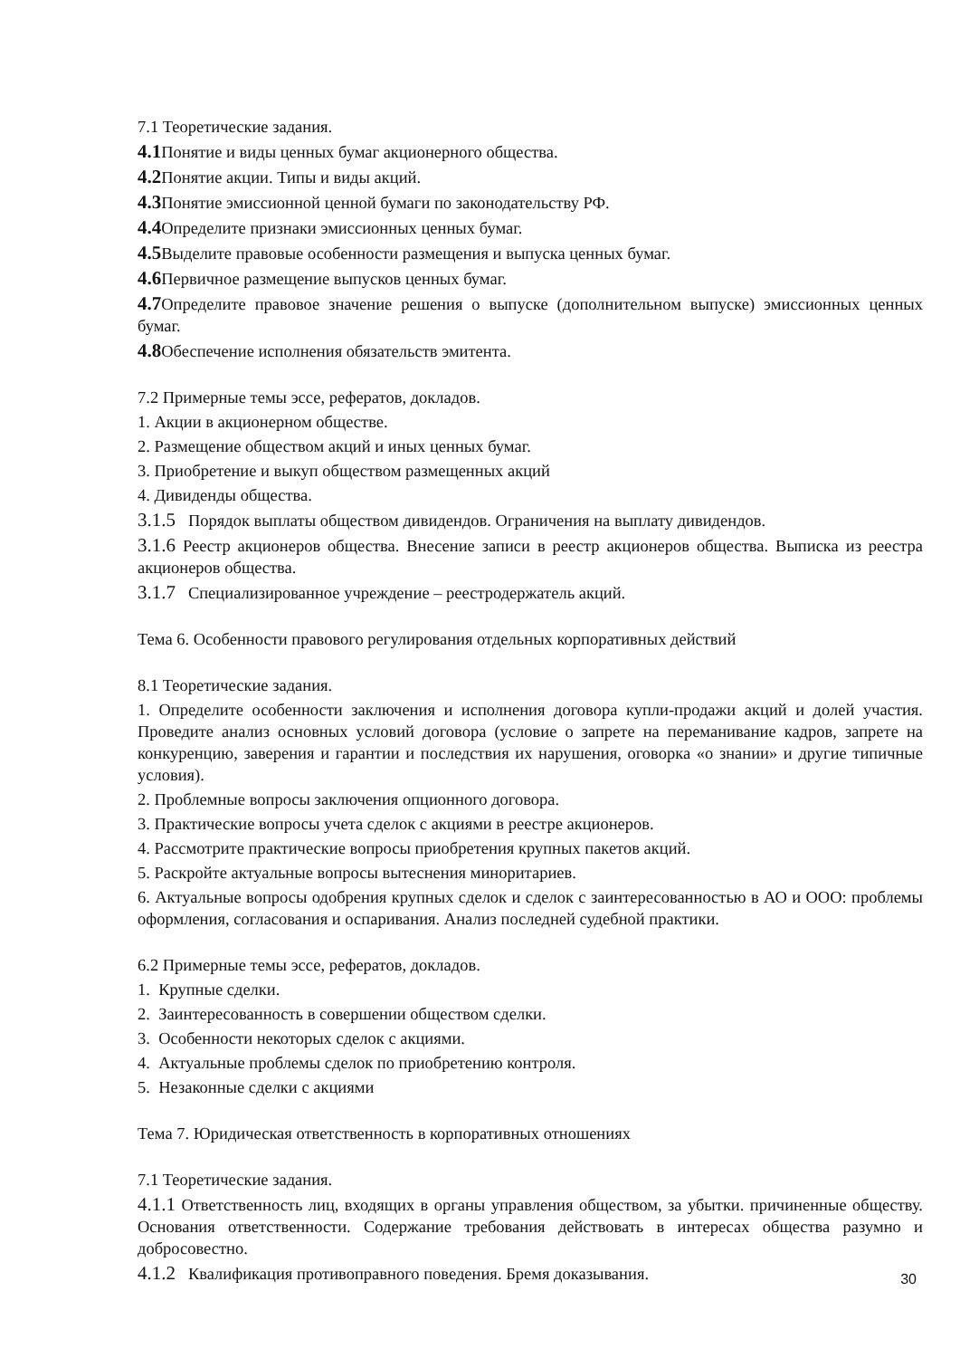7.1 Теоретические задания.
4.1 Понятие и виды ценных бумаг акционерного общества.
4.2 Понятие акции. Типы и виды акций.
4.3 Понятие эмиссионной ценной бумаги по законодательству РФ.
4.4 Определите признаки эмиссионных ценных бумаг.
4.5 Выделите правовые особенности размещения и выпуска ценных бумаг.
4.6 Первичное размещение выпусков ценных бумаг.
4.7 Определите правовое значение решения о выпуске (дополнительном выпуске) эмиссионных ценных бумаг.
4.8 Обеспечение исполнения обязательств эмитента.
7.2 Примерные темы эссе, рефератов, докладов.
1. Акции в акционерном обществе.
2. Размещение обществом акций и иных ценных бумаг.
3. Приобретение и выкуп обществом размещенных акций
4. Дивиденды общества.
3.1.5 Порядок выплаты обществом дивидендов. Ограничения на выплату дивидендов.
3.1.6 Реестр акционеров общества. Внесение записи в реестр акционеров общества. Выписка из реестра акционеров общества.
3.1.7 Специализированное учреждение – реестродержатель акций.
Тема 6. Особенности правового регулирования отдельных корпоративных действий
8.1 Теоретические задания.
1. Определите особенности заключения и исполнения договора купли-продажи акций и долей участия. Проведите анализ основных условий договора (условие о запрете на переманивание кадров, запрете на конкуренцию, заверения и гарантии и последствия их нарушения, оговорка «о знании» и другие типичные условия).
2. Проблемные вопросы заключения опционного договора.
3. Практические вопросы учета сделок с акциями в реестре акционеров.
4. Рассмотрите практические вопросы приобретения крупных пакетов акций.
5. Раскройте актуальные вопросы вытеснения миноритариев.
6. Актуальные вопросы одобрения крупных сделок и сделок с заинтересованностью в АО и ООО: проблемы оформления, согласования и оспаривания. Анализ последней судебной практики.
6.2 Примерные темы эссе, рефератов, докладов.
1. Крупные сделки.
2. Заинтересованность в совершении обществом сделки.
3. Особенности некоторых сделок с акциями.
4. Актуальные проблемы сделок по приобретению контроля.
5. Незаконные сделки с акциями
Тема 7. Юридическая ответственность в корпоративных отношениях
7.1 Теоретические задания.
4.1.1 Ответственность лиц, входящих в органы управления обществом, за убытки. причиненные обществу. Основания ответственности. Содержание требования действовать в интересах общества разумно и добросовестно.
4.1.2 Квалификация противоправного поведения. Бремя доказывания.
30